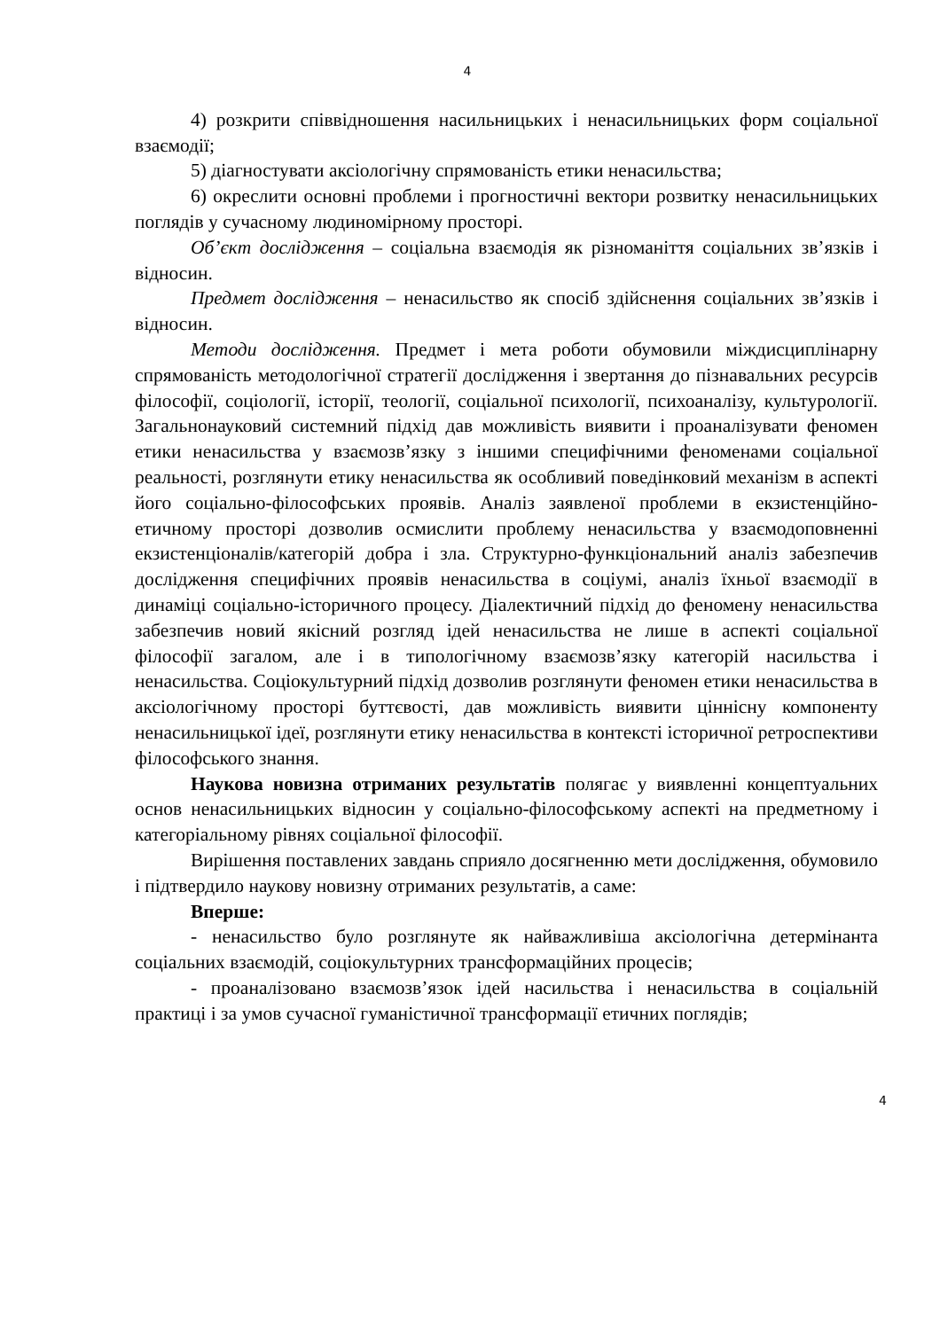4
4) розкрити співвідношення насильницьких і ненасильницьких форм соціальної взаємодії;
5) діагностувати аксіологічну спрямованість етики ненасильства;
6) окреслити основні проблеми і прогностичні вектори розвитку ненасильницьких поглядів у сучасному людиномірному просторі.
Об’єкт дослідження – соціальна взаємодія як різноманіття соціальних зв’язків і відносин.
Предмет дослідження – ненасильство як спосіб здійснення соціальних зв’язків і відносин.
Методи дослідження. Предмет і мета роботи обумовили міждисциплінарну спрямованість методологічної стратегії дослідження і звертання до пізнавальних ресурсів філософії, соціології, історії, теології, соціальної психології, психоаналізу, культурології. Загальнонауковий системний підхід дав можливість виявити і проаналізувати феномен етики ненасильства у взаємозв’язку з іншими специфічними феноменами соціальної реальності, розглянути етику ненасильства як особливий поведінковий механізм в аспекті його соціально-філософських проявів. Аналіз заявленої проблеми в екзистенційно-етичному просторі дозволив осмислити проблему ненасильства у взаємодоповненні екзистенціоналів/категорій добра і зла. Структурно-функціональний аналіз забезпечив дослідження специфічних проявів ненасильства в соціумі, аналіз їхньої взаємодії в динаміці соціально-історичного процесу. Діалектичний підхід до феномену ненасильства забезпечив новий якісний розгляд ідей ненасильства не лише в аспекті соціальної філософії загалом, але і в типологічному взаємозв’язку категорій насильства і ненасильства. Соціокультурний підхід дозволив розглянути феномен етики ненасильства в аксіологічному просторі буттєвості, дав можливість виявити ціннісну компоненту ненасильницької ідеї, розглянути етику ненасильства в контексті історичної ретроспективи філософського знання.
Наукова новизна отриманих результатів полягає у виявленні концептуальних основ ненасильницьких відносин у соціально-філософському аспекті на предметному і категоріальному рівнях соціальної філософії.
Вирішення поставлених завдань сприяло досягненню мети дослідження, обумовило і підтвердило наукову новизну отриманих результатів, а саме:
Вперше:
- ненасильство було розглянуте як найважливіша аксіологічна детермінанта соціальних взаємодій, соціокультурних трансформаційних процесів;
- проаналізовано взаємозв’язок ідей насильства і ненасильства в соціальній практиці і за умов сучасної гуманістичної трансформації етичних поглядів;
4